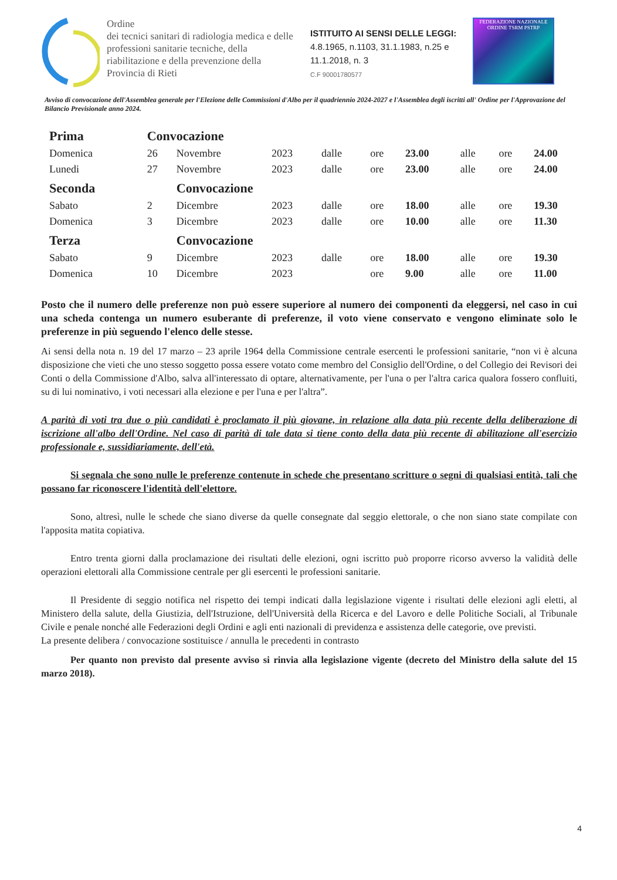Ordine
dei tecnici sanitari di radiologia medica e delle professioni sanitarie tecniche, della riabilitazione e della prevenzione della Provincia di Rieti
ISTITUITO AI SENSI DELLE LEGGI:
4.8.1965, n.1103, 31.1.1983, n.25 e 11.1.2018, n. 3
C.F 90001780577
FEDERAZIONE NAZIONALE
ORDINE TSRM PSTRP
Avviso di convocazione dell'Assemblea generale per l'Elezione delle Commissioni d'Albo per il quadriennio 2024-2027 e l'Assemblea degli iscritti all' Ordine per l'Approvazione del Bilancio Previsionale anno 2024.
| Prima | Convocazione | | | | | | | | |
| Domenica | 26 | Novembre | 2023 | dalle | ore | 23.00 | alle | ore | 24.00 |
| Lunedi | 27 | Novembre | 2023 | dalle | ore | 23.00 | alle | ore | 24.00 |
| Seconda | | Convocazione | | | | | | | |
| Sabato | 2 | Dicembre | 2023 | dalle | ore | 18.00 | alle | ore | 19.30 |
| Domenica | 3 | Dicembre | 2023 | dalle | ore | 10.00 | alle | ore | 11.30 |
| Terza | | Convocazione | | | | | | | |
| Sabato | 9 | Dicembre | 2023 | dalle | ore | 18.00 | alle | ore | 19.30 |
| Domenica | 10 | Dicembre | 2023 | | ore | 9.00 | alle | ore | 11.00 |
Posto che il numero delle preferenze non può essere superiore al numero dei componenti da eleggersi, nel caso in cui una scheda contenga un numero esuberante di preferenze, il voto viene conservato e vengono eliminate solo le preferenze in più seguendo l'elenco delle stesse.
Ai sensi della nota n. 19 del 17 marzo – 23 aprile 1964 della Commissione centrale esercenti le professioni sanitarie, “non vi è alcuna disposizione che vieti che uno stesso soggetto possa essere votato come membro del Consiglio dell'Ordine, o del Collegio dei Revisori dei Conti o della Commissione d'Albo, salva all'interessato di optare, alternativamente, per l'una o per l'altra carica qualora fossero confluiti, su di lui nominativo, i voti necessari alla elezione e per l'una e per l'altra”.
A parità di voti tra due o più candidati è proclamato il più giovane, in relazione alla data più recente della deliberazione di iscrizione all'albo dell'Ordine. Nel caso di parità di tale data si tiene conto della data più recente di abilitazione all'esercizio professionale e, sussidiariamente, dell'età.
Si segnala che sono nulle le preferenze contenute in schede che presentano scritture o segni di qualsiasi entità, tali che possano far riconoscere l'identità dell'elettore.
Sono, altresì, nulle le schede che siano diverse da quelle consegnate dal seggio elettorale, o che non siano state compilate con l'apposita matita copiativa.
Entro trenta giorni dalla proclamazione dei risultati delle elezioni, ogni iscritto può proporre ricorso avverso la validità delle operazioni elettorali alla Commissione centrale per gli esercenti le professioni sanitarie.
Il Presidente di seggio notifica nel rispetto dei tempi indicati dalla legislazione vigente i risultati delle elezioni agli eletti, al Ministero della salute, della Giustizia, dell'Istruzione, dell'Università della Ricerca e del Lavoro e delle Politiche Sociali, al Tribunale Civile e penale nonché alle Federazioni degli Ordini e agli enti nazionali di previdenza e assistenza delle categorie, ove previsti.
La presente delibera / convocazione sostituisce / annulla le precedenti in contrasto
Per quanto non previsto dal presente avviso si rinvia alla legislazione vigente (decreto del Ministro della salute del 15 marzo 2018).
4